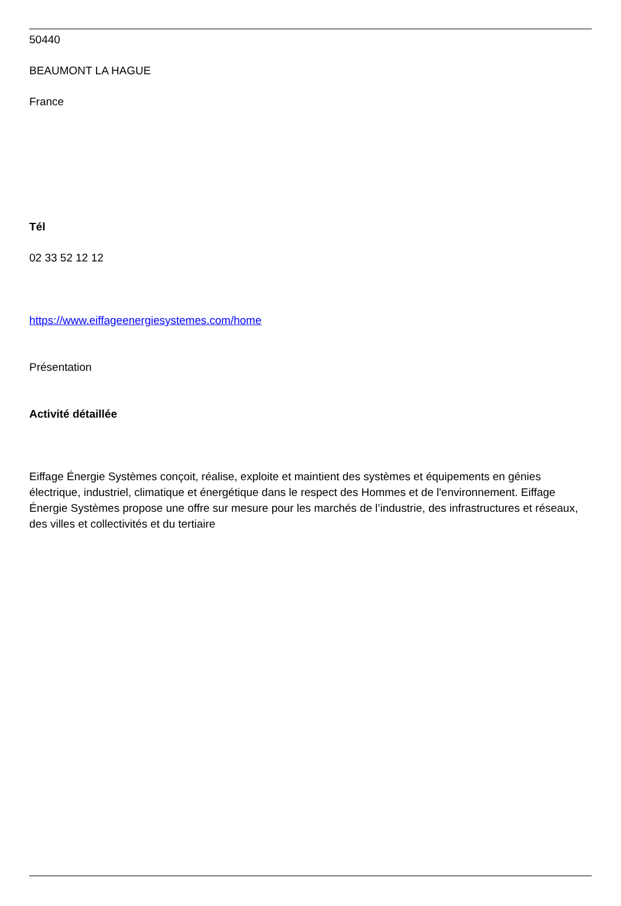50440
BEAUMONT LA HAGUE
France
Tél
02 33 52 12 12
https://www.eiffageenergiesystemes.com/home
Présentation
Activité détaillée
Eiffage Énergie Systèmes conçoit, réalise, exploite et maintient des systèmes et équipements en génies électrique, industriel, climatique et énergétique dans le respect des Hommes et de l'environnement. Eiffage Énergie Systèmes propose une offre sur mesure pour les marchés de l’industrie, des infrastructures et réseaux, des villes et collectivités et du tertiaire